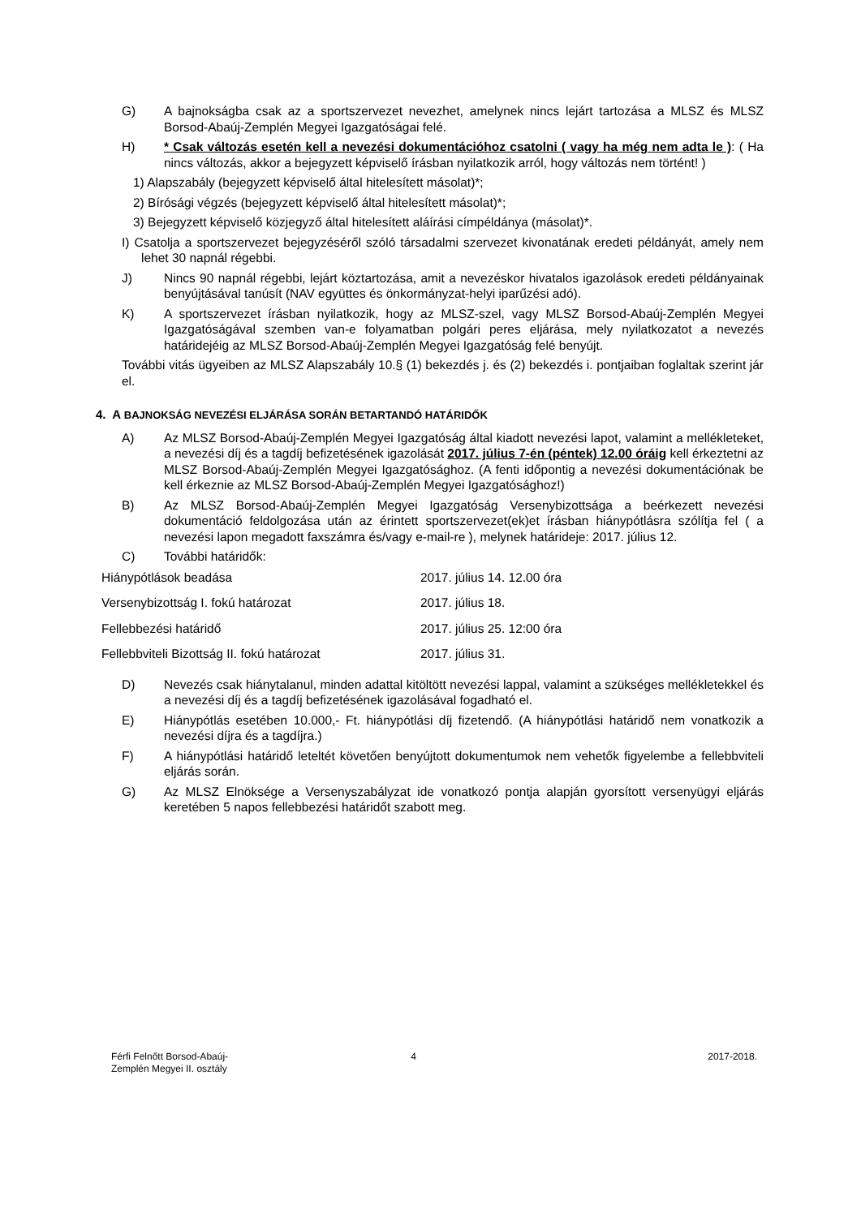G) A bajnokságba csak az a sportszervezet nevezhet, amelynek nincs lejárt tartozása a MLSZ és MLSZ Borsod-Abaúj-Zemplén Megyei Igazgatóságai felé.
H) * Csak változás esetén kell a nevezési dokumentációhoz csatolni ( vagy ha még nem adta le ): ( Ha nincs változás, akkor a bejegyzett képviselő írásban nyilatkozik arról, hogy változás nem történt! )
1) Alapszabály (bejegyzett képviselő által hitelesített másolat)*;
2) Bírósági végzés (bejegyzett képviselő által hitelesített másolat)*;
3) Bejegyzett képviselő közjegyző által hitelesített aláírási címpéldánya (másolat)*.
I) Csatolja a sportszervezet bejegyzéséről szóló társadalmi szervezet kivonatának eredeti példányát, amely nem lehet 30 napnál régebbi.
J) Nincs 90 napnál régebbi, lejárt köztartozása, amit a nevezéskor hivatalos igazolások eredeti példányainak benyújtásával tanúsít (NAV együttes és önkormányzat-helyi iparűzési adó).
K) A sportszervezet írásban nyilatkozik, hogy az MLSZ-szel, vagy MLSZ Borsod-Abaúj-Zemplén Megyei Igazgatóságával szemben van-e folyamatban polgári peres eljárása, mely nyilatkozatot a nevezés határidejéig az MLSZ Borsod-Abaúj-Zemplén Megyei Igazgatóság felé benyújt.
További vitás ügyeiben az MLSZ Alapszabály 10.§ (1) bekezdés j. és (2) bekezdés i. pontjaiban foglaltak szerint jár el.
4. A BAJNOKSÁG NEVEZÉSI ELJÁRÁSA SORÁN BETARTANDÓ HATÁRIDŐK
A) Az MLSZ Borsod-Abaúj-Zemplén Megyei Igazgatóság által kiadott nevezési lapot, valamint a mellékleteket, a nevezési díj és a tagdíj befizetésének igazolását 2017. július 7-én (péntek) 12.00 óráig kell érkeztetni az MLSZ Borsod-Abaúj-Zemplén Megyei Igazgatósághoz. (A fenti időpontig a nevezési dokumentációnak be kell érkeznie az MLSZ Borsod-Abaúj-Zemplén Megyei Igazgatósághoz!)
B) Az MLSZ Borsod-Abaúj-Zemplén Megyei Igazgatóság Versenybizottsága a beérkezett nevezési dokumentáció feldolgozása után az érintett sportszervezet(ek)et írásban hiánypótlásra szólítja fel ( a nevezési lapon megadott faxszámra és/vagy e-mail-re ), melynek határideje: 2017. július 12.
C) További határidők:
| Hiánypótlások beadása | 2017. július 14. 12.00 óra |
| Versenybizottság I. fokú határozat | 2017. július 18. |
| Fellebbezési határidő | 2017. július 25. 12:00 óra |
| Fellebbviteli Bizottság II. fokú határozat | 2017. július 31. |
D) Nevezés csak hiánytalanul, minden adattal kitöltött nevezési lappal, valamint a szükséges mellékletekkel és a nevezési díj és a tagdíj befizetésének igazolásával fogadható el.
E) Hiánypótlás esetében 10.000,- Ft. hiánypótlási díj fizetendő. (A hiánypótlási határidő nem vonatkozik a nevezési díjra és a tagdíjra.)
F) A hiánypótlási határidő leteltét követően benyújtott dokumentumok nem vehetők figyelembe a fellebbviteli eljárás során.
G) Az MLSZ Elnöksége a Versenyszabályzat ide vonatkozó pontja alapján gyorsított versenyügyi eljárás keretében 5 napos fellebbezési határidőt szabott meg.
Férfi Felnőtt Borsod-Abaúj-
Zemplén Megyei II. osztály
4 2017-2018.